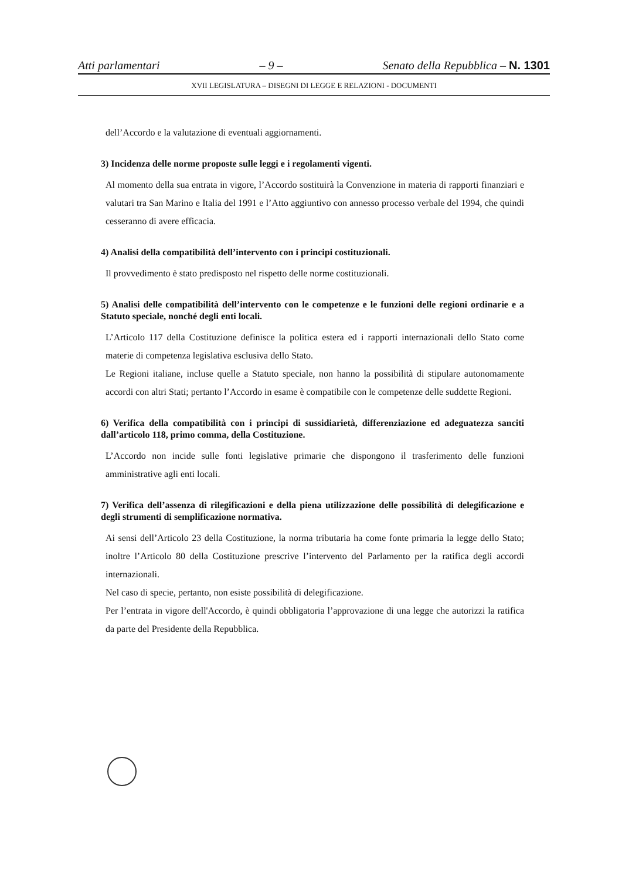Atti parlamentari – 9 – Senato della Repubblica – N. 1301
XVII LEGISLATURA – DISEGNI DI LEGGE E RELAZIONI - DOCUMENTI
dell’Accordo e la valutazione di eventuali aggiornamenti.
3) Incidenza delle norme proposte sulle leggi e i regolamenti vigenti.
Al momento della sua entrata in vigore, l’Accordo sostituirà la Convenzione in materia di rapporti finanziari e valutari tra San Marino e Italia del 1991 e l’Atto aggiuntivo con annesso processo verbale del 1994, che quindi cesseranno di avere efficacia.
4) Analisi della compatibilità dell’intervento con i principi costituzionali.
Il provvedimento è stato predisposto nel rispetto delle norme costituzionali.
5) Analisi delle compatibilità dell’intervento con le competenze e le funzioni delle regioni ordinarie e a Statuto speciale, nonché degli enti locali.
L’Articolo 117 della Costituzione definisce la politica estera ed i rapporti internazionali dello Stato come materie di competenza legislativa esclusiva dello Stato.
Le Regioni italiane, incluse quelle a Statuto speciale, non hanno la possibilità di stipulare autonomamente accordi con altri Stati; pertanto l’Accordo in esame è compatibile con le competenze delle suddette Regioni.
6) Verifica della compatibilità con i principi di sussidiarietà, differenziazione ed adeguatezza sanciti dall’articolo 118, primo comma, della Costituzione.
L’Accordo non incide sulle fonti legislative primarie che dispongono il trasferimento delle funzioni amministrative agli enti locali.
7) Verifica dell’assenza di rilegificazioni e della piena utilizzazione delle possibilità di delegificazione e degli strumenti di semplificazione normativa.
Ai sensi dell’Articolo 23 della Costituzione, la norma tributaria ha come fonte primaria la legge dello Stato; inoltre l’Articolo 80 della Costituzione prescrive l’intervento del Parlamento per la ratifica degli accordi internazionali.
Nel caso di specie, pertanto, non esiste possibilità di delegificazione.
Per l’entrata in vigore dell'Accordo, è quindi obbligatoria l’approvazione di una legge che autorizzi la ratifica da parte del Presidente della Repubblica.